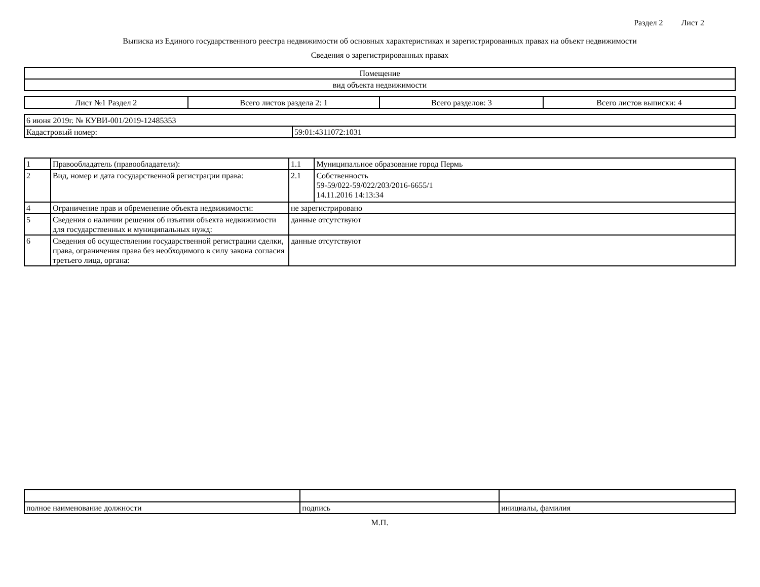Раздел 2 Лист 2
Выписка из Единого государственного реестра недвижимости об основных характеристиках и зарегистрированных правах на объект недвижимости
Сведения о зарегистрированных правах
| Помещение |
| вид объекта недвижимости |
| Лист №1 Раздел 2 | Всего листов раздела 2: 1 | Всего разделов: 3 | Всего листов выписки: 4 |
| 6 июня 2019г. № КУВИ-001/2019-12485353 | |
| Кадастровый номер: | 59:01:4311072:1031 |
| 1 | Правообладатель (правообладатели): | 1.1 | Муниципальное образование город Пермь |
| 2 | Вид, номер и дата государственной регистрации права: | 2.1 | Собственность 59-59/022-59/022/203/2016-6655/1 14.11.2016 14:13:34 |
| 4 | Ограничение прав и обременение объекта недвижимости: | не зарегистрировано | |
| 5 | Сведения о наличии решения об изъятии объекта недвижимости для государственных и муниципальных нужд: | данные отсутствуют | |
| 6 | Сведения об осуществлении государственной регистрации сделки, права, ограничения права без необходимого в силу закона согласия третьего лица, органа: | данные отсутствуют | |
| полное наименование должности | подпись | инициалы, фамилия |
М.П.